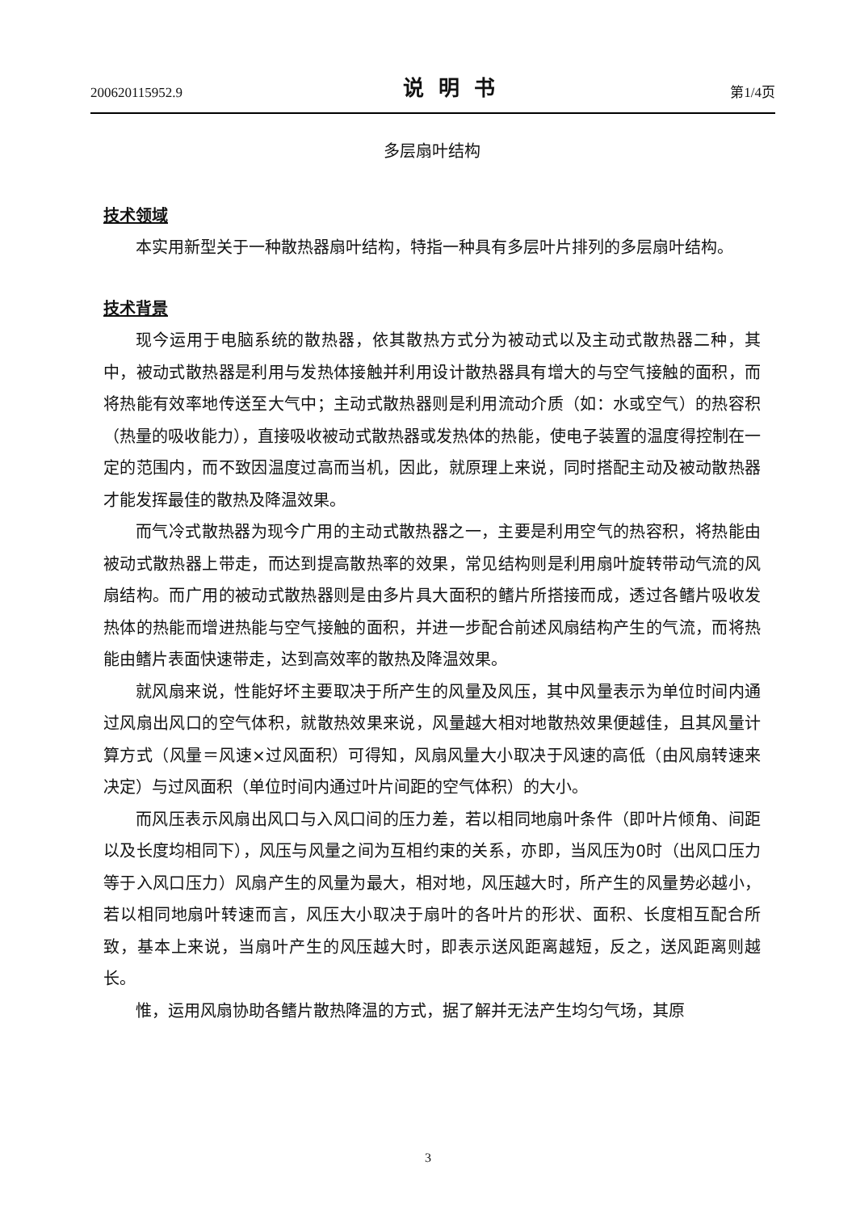200620115952.9 说明书 第1/4页
多层扇叶结构
技术领域
本实用新型关于一种散热器扇叶结构，特指一种具有多层叶片排列的多层扇叶结构。
技术背景
现今运用于电脑系统的散热器，依其散热方式分为被动式以及主动式散热器二种，其中，被动式散热器是利用与发热体接触并利用设计散热器具有增大的与空气接触的面积，而将热能有效率地传送至大气中；主动式散热器则是利用流动介质（如：水或空气）的热容积（热量的吸收能力），直接吸收被动式散热器或发热体的热能，使电子装置的温度得控制在一定的范围内，而不致因温度过高而当机，因此，就原理上来说，同时搭配主动及被动散热器才能发挥最佳的散热及降温效果。
而气冷式散热器为现今广用的主动式散热器之一，主要是利用空气的热容积，将热能由被动式散热器上带走，而达到提高散热率的效果，常见结构则是利用扇叶旋转带动气流的风扇结构。而广用的被动式散热器则是由多片具大面积的鳍片所搭接而成，透过各鳍片吸收发热体的热能而增进热能与空气接触的面积，并进一步配合前述风扇结构产生的气流，而将热能由鳍片表面快速带走，达到高效率的散热及降温效果。
就风扇来说，性能好坏主要取决于所产生的风量及风压，其中风量表示为单位时间内通过风扇出风口的空气体积，就散热效果来说，风量越大相对地散热效果便越佳，且其风量计算方式（风量＝风速×过风面积）可得知，风扇风量大小取决于风速的高低（由风扇转速来决定）与过风面积（单位时间内通过叶片间距的空气体积）的大小。
而风压表示风扇出风口与入风口间的压力差，若以相同地扇叶条件（即叶片倾角、间距以及长度均相同下），风压与风量之间为互相约束的关系，亦即，当风压为0时（出风口压力等于入风口压力）风扇产生的风量为最大，相对地，风压越大时，所产生的风量势必越小，若以相同地扇叶转速而言，风压大小取决于扇叶的各叶片的形状、面积、长度相互配合所致，基本上来说，当扇叶产生的风压越大时，即表示送风距离越短，反之，送风距离则越长。
惟，运用风扇协助各鳍片散热降温的方式，据了解并无法产生均匀气场，其原
3